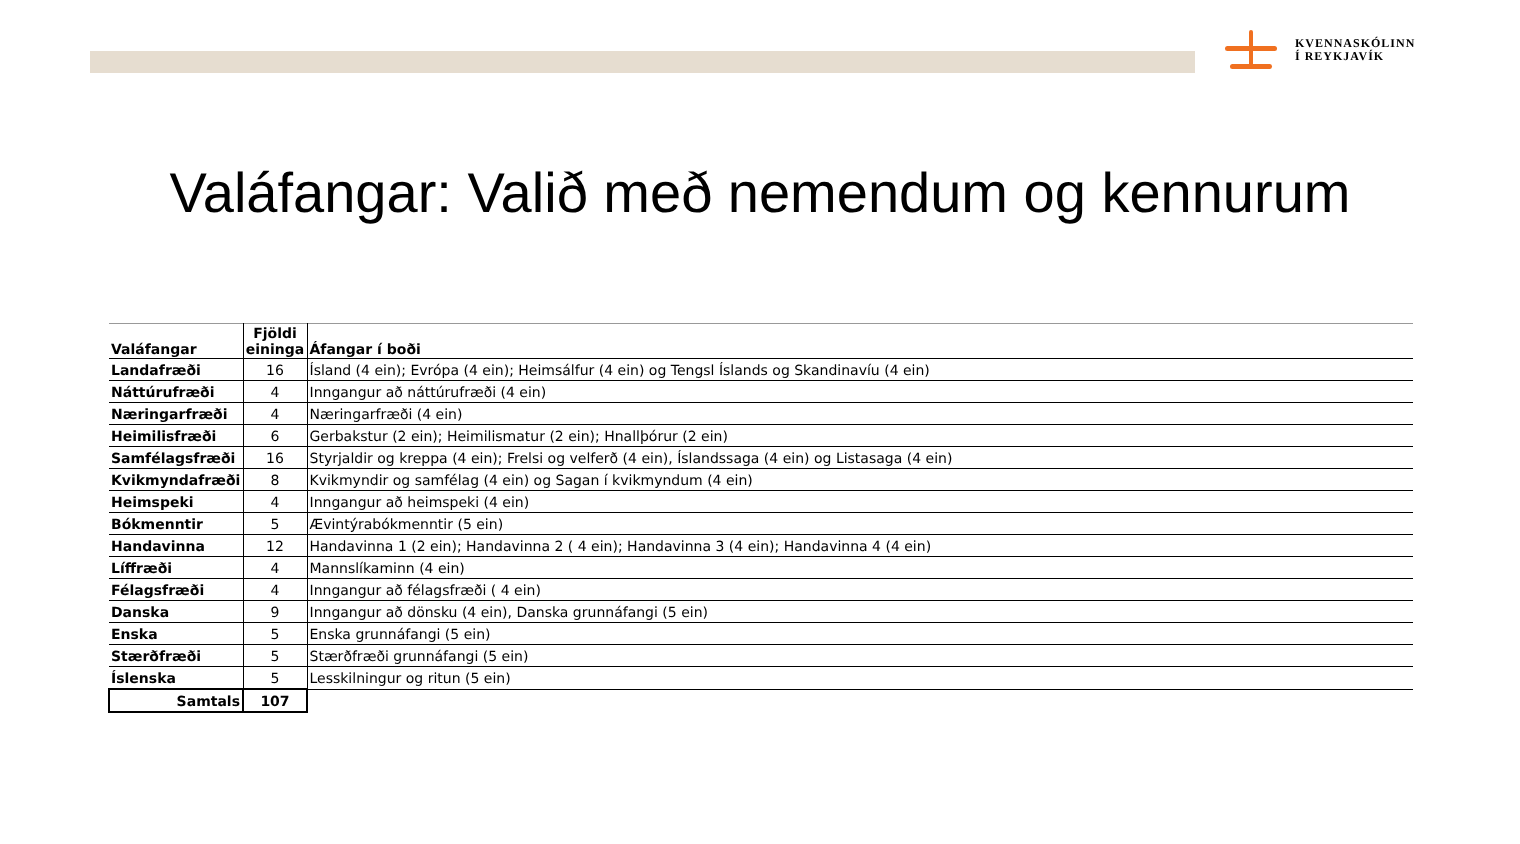KVENNASKÓLINN
Í REYKJAVÍK
Valáfangar: Valið með nemendum og kennurum
| Valáfangar | Fjöldi eininga | Áfangar í boði |
| --- | --- | --- |
| Landafræði | 16 | Ísland (4 ein); Evrópa (4 ein); Heimsálfur (4 ein) og Tengsl Íslands og Skandinavíu (4 ein) |
| Náttúrufræði | 4 | Inngangur að náttúrufræði (4 ein) |
| Næringarfræði | 4 | Næringarfræði (4 ein) |
| Heimilisfræði | 6 | Gerbakstur (2 ein); Heimilismatur (2 ein); Hnallþórur (2 ein) |
| Samfélagsfræði | 16 | Styrjaldir og kreppa (4 ein); Frelsi og velferð (4 ein), Íslandssaga (4 ein) og Listasaga (4 ein) |
| Kvikmyndafræði | 8 | Kvikmyndir og samfélag (4 ein) og Sagan í kvikmyndum (4 ein) |
| Heimspeki | 4 | Inngangur að heimspeki (4 ein) |
| Bókmenntir | 5 | Ævintýrabókmenntir (5 ein) |
| Handavinna | 12 | Handavinna 1 (2 ein); Handavinna 2 ( 4 ein); Handavinna 3 (4 ein); Handavinna 4 (4 ein) |
| Líffræði | 4 | Mannslíkaminn (4 ein) |
| Félagsfræði | 4 | Inngangur að félagsfræði ( 4 ein) |
| Danska | 9 | Inngangur að dönsku (4 ein), Danska grunnáfangi (5 ein) |
| Enska | 5 | Enska grunnáfangi (5 ein) |
| Stærðfræði | 5 | Stærðfræði grunnáfangi (5 ein) |
| Íslenska | 5 | Lesskilningur og ritun (5 ein) |
| Samtals | 107 | |